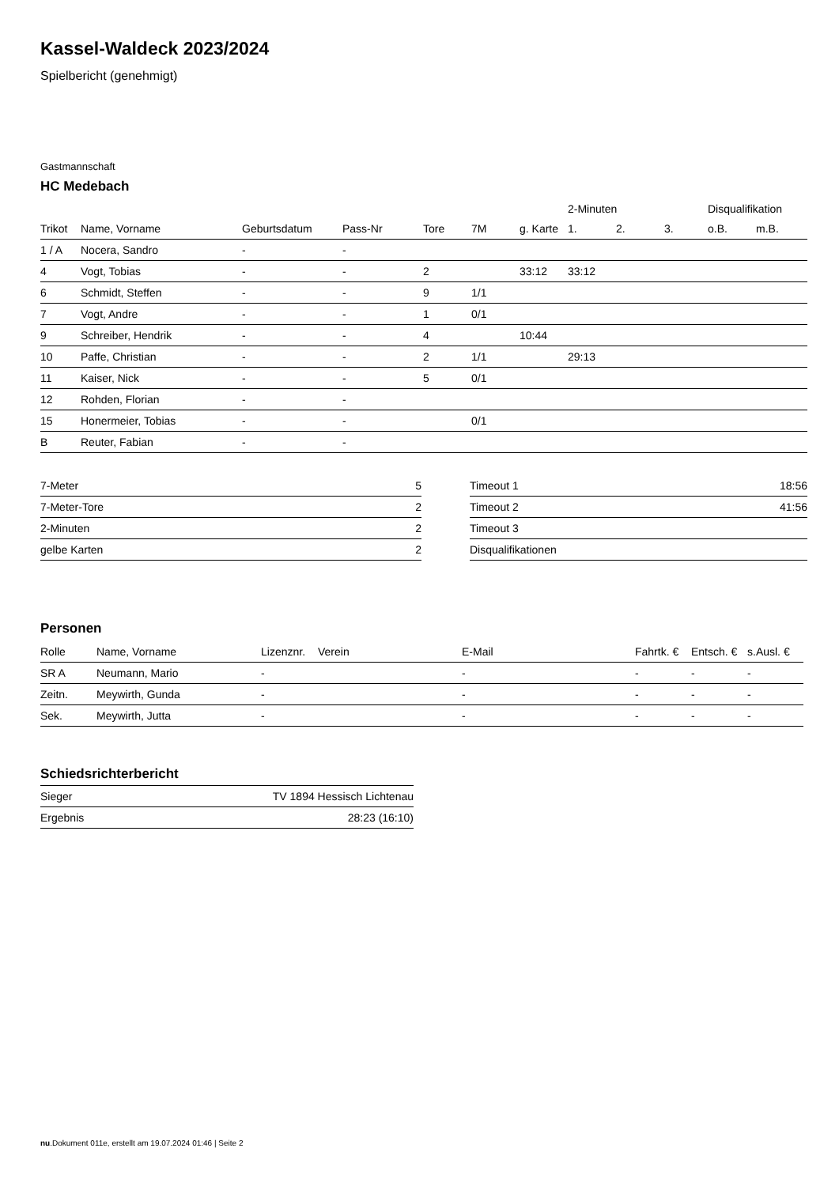Kassel-Waldeck 2023/2024
Spielbericht (genehmigt)
Gastmannschaft
HC Medebach
| | | | | | | | 2-Minuten | | | Disqualifikation | |
| --- | --- | --- | --- | --- | --- | --- | --- | --- | --- | --- | --- |
| Trikot | Name, Vorname | Geburtsdatum | Pass-Nr | Tore | 7M | g. Karte | 1. | 2. | 3. | o.B. | m.B. |
| 1 / A | Nocera, Sandro | - | - | | | | | | | | |
| 4 | Vogt, Tobias | - | - | 2 | | 33:12 | 33:12 | | | | |
| 6 | Schmidt, Steffen | - | - | 9 | 1/1 | | | | | | |
| 7 | Vogt, Andre | - | - | 1 | 0/1 | | | | | | |
| 9 | Schreiber, Hendrik | - | - | 4 | | 10:44 | | | | | |
| 10 | Paffe, Christian | - | - | 2 | 1/1 | | 29:13 | | | | |
| 11 | Kaiser, Nick | - | - | 5 | 0/1 | | | | | | |
| 12 | Rohden, Florian | - | - | | | | | | | | |
| 15 | Honermeier, Tobias | - | - | | 0/1 | | | | | | |
| B | Reuter, Fabian | - | - | | | | | | | | |
| 7-Meter | 5 |
| 7-Meter-Tore | 2 |
| 2-Minuten | 2 |
| gelbe Karten | 2 |
| Timeout 1 | 18:56 |
| Timeout 2 | 41:56 |
| Timeout 3 | |
| Disqualifikationen | |
Personen
| Rolle | Name, Vorname | Lizenznr. | Verein | E-Mail | Fahrtk. € | Entsch. € | s.Ausl. € |
| --- | --- | --- | --- | --- | --- | --- | --- |
| SR A | Neumann, Mario | - | | - | - | - | - |
| Zeitn. | Meywirth, Gunda | - | | - | - | - | - |
| Sek. | Meywirth, Jutta | - | | - | - | - | - |
Schiedsrichterbericht
| Sieger | TV 1894 Hessisch Lichtenau |
| Ergebnis | 28:23 (16:10) |
nu.Dokument 011e, erstellt am 19.07.2024 01:46 | Seite 2